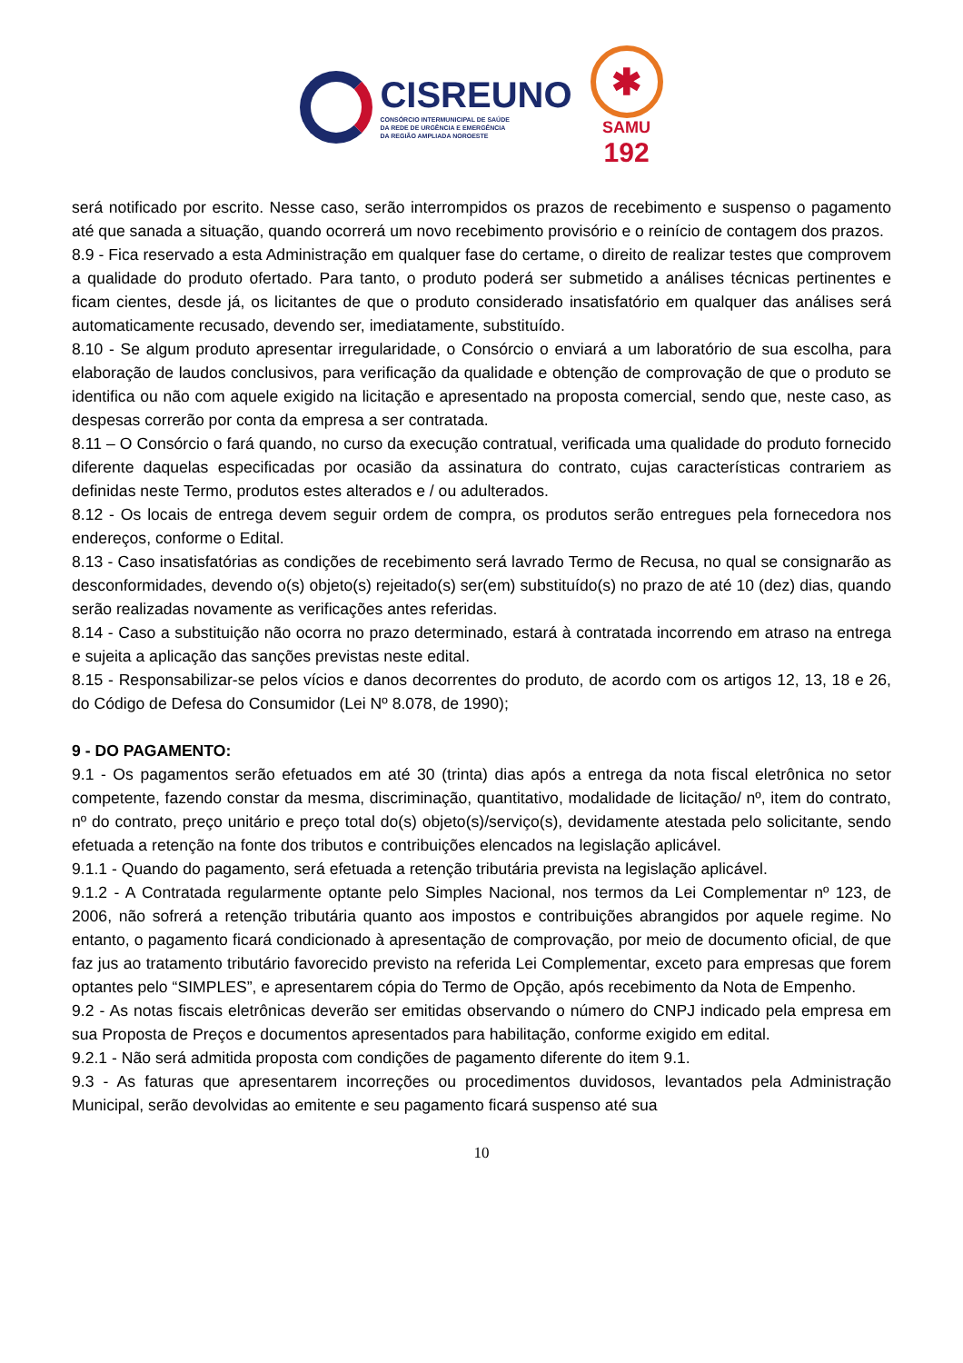CISREUNO
CONSÓRCIO INTERMUNICIPAL DE SAÚDE
DA REDE DE URGÊNCIA E EMERGÊNCIA
DA REGIÃO AMPLIADA NOROESTE
✱
SAMU
192
será notificado por escrito. Nesse caso, serão interrompidos os prazos de recebimento e suspenso o pagamento até que sanada a situação, quando ocorrerá um novo recebimento provisório e o reinício de contagem dos prazos.
8.9 - Fica reservado a esta Administração em qualquer fase do certame, o direito de realizar testes que comprovem a qualidade do produto ofertado. Para tanto, o produto poderá ser submetido a análises técnicas pertinentes e ficam cientes, desde já, os licitantes de que o produto considerado insatisfatório em qualquer das análises será automaticamente recusado, devendo ser, imediatamente, substituído.
8.10 - Se algum produto apresentar irregularidade, o Consórcio o enviará a um laboratório de sua escolha, para elaboração de laudos conclusivos, para verificação da qualidade e obtenção de comprovação de que o produto se identifica ou não com aquele exigido na licitação e apresentado na proposta comercial, sendo que, neste caso, as despesas correrão por conta da empresa a ser contratada.
8.11 – O Consórcio o fará quando, no curso da execução contratual, verificada uma qualidade do produto fornecido diferente daquelas especificadas por ocasião da assinatura do contrato, cujas características contrariem as definidas neste Termo, produtos estes alterados e / ou adulterados.
8.12 - Os locais de entrega devem seguir ordem de compra, os produtos serão entregues pela fornecedora nos endereços, conforme o Edital.
8.13 - Caso insatisfatórias as condições de recebimento será lavrado Termo de Recusa, no qual se consignarão as desconformidades, devendo o(s) objeto(s) rejeitado(s) ser(em) substituído(s) no prazo de até 10 (dez) dias, quando serão realizadas novamente as verificações antes referidas.
8.14 - Caso a substituição não ocorra no prazo determinado, estará à contratada incorrendo em atraso na entrega e sujeita a aplicação das sanções previstas neste edital.
8.15 - Responsabilizar-se pelos vícios e danos decorrentes do produto, de acordo com os artigos 12, 13, 18 e 26, do Código de Defesa do Consumidor (Lei Nº 8.078, de 1990);
9 - DO PAGAMENTO:
9.1 - Os pagamentos serão efetuados em até 30 (trinta) dias após a entrega da nota fiscal eletrônica no setor competente, fazendo constar da mesma, discriminação, quantitativo, modalidade de licitação/ nº, item do contrato, nº do contrato, preço unitário e preço total do(s) objeto(s)/serviço(s), devidamente atestada pelo solicitante, sendo efetuada a retenção na fonte dos tributos e contribuições elencados na legislação aplicável.
9.1.1 - Quando do pagamento, será efetuada a retenção tributária prevista na legislação aplicável.
9.1.2 - A Contratada regularmente optante pelo Simples Nacional, nos termos da Lei Complementar nº 123, de 2006, não sofrerá a retenção tributária quanto aos impostos e contribuições abrangidos por aquele regime. No entanto, o pagamento ficará condicionado à apresentação de comprovação, por meio de documento oficial, de que faz jus ao tratamento tributário favorecido previsto na referida Lei Complementar, exceto para empresas que forem optantes pelo “SIMPLES”, e apresentarem cópia do Termo de Opção, após recebimento da Nota de Empenho.
9.2 - As notas fiscais eletrônicas deverão ser emitidas observando o número do CNPJ indicado pela empresa em sua Proposta de Preços e documentos apresentados para habilitação, conforme exigido em edital.
9.2.1 - Não será admitida proposta com condições de pagamento diferente do item 9.1.
9.3 - As faturas que apresentarem incorreções ou procedimentos duvidosos, levantados pela Administração Municipal, serão devolvidas ao emitente e seu pagamento ficará suspenso até sua
10